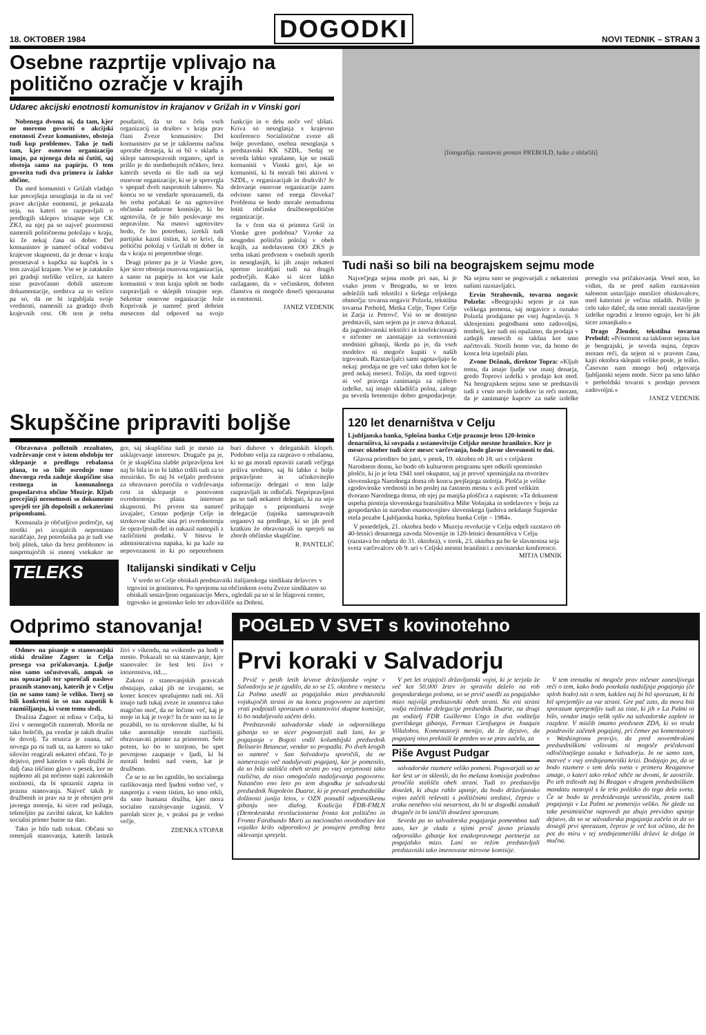18. OKTOBER 1984 DOGODKI NOVI TEDNIK – STRAN 3
Osebne razprtije vplivajo na politično ozračje v krajih
Udarec akcijski enotnosti komunistov in krajanov v Grižah in v Vinski gori
Nobenega dvoma ni, da tam, kjer ne moremo govoriti o akcijski enotnosti Zveze komunistov, obstoja tudi kup problemov. Tako je tudi tam, kjer osnovno organizacijo imajo, pa njenega dela ni čutiti, saj obstoja samo na papirju. O tem govorita tudi dva primera iz žalske občine.
Da med komunisti v Grižah vladajo kar precejšnja nesoglasja in da ni več prave akcijske enotnosti, je pokazala seja, na kateri so razpravljali o predlogih sklepov trinajste seje CK ZKJ, na njej pa so največ pozornosti namenili političnemu položaju v kraju, ki že nekaj časa ni dober. Del komunistov je namreč očital vodstvu krajevne skupnosti, da je denar v kraju premetaval s kupčka na kupček in s tem zavajal krajane. Vse se je zataknilo pri gradnji mrliške vežice, za katero niso pravočasno dobili ustrezne dokumentacije, sredstva za to vežico pa so, da ne bi izgubljala svoje vrednosti, namenili za gradnjo dveh krajevnih cest. Ob tem je treba poudariti, da so na čelu vseh organizacij in društev v kraju prav člani Zveze komunistov. Del komunistov pa se je takšnemu načinu uporabe denarja, ki ni bil v skladu s sklepi samoupravnih organov, uprl in prišlo je do medsebojnih očitkov, brez katerih seveda ni šlo tudi na seji osnovne organizacije, ki se je sprevrgla v spopad dveh nasprotnih taborov. Na koncu so se vendarle sporazumeli, da bo treba počakati še na ugotovitve občinske nadzorne komisije, ki bo ugotovila, če je bilo poslovanje res nepravilno. Na osnovi ugotovitev bodo, če bo potrebno, izrekli tudi partijske kazni tistim, ki so krivi, da politični položaj v Grižah ni dober in da v kraju ni prepotrebne sloge.
Drugi primer pa je iz Vinske gore, kjer sicer obstoja osnovna organizacija, a samo na papirju in kot vse kaže komunisti v tem kraju sploh ne bodo razpravljali o sklepih trinajste seje. Sekretar osnovne organizacije Jože Koprivnik je namreč pred dobrim mesecem dal odpoved na svojo funkcijo in o delu noče več slišati. Kriva so nesoglasja s krajevno konferenco Socialistične zveze ali bolje povedano, osebna nesoglasja s predstavniki KK SZDL. Sedaj se seveda lahko vprašamo, kje so ostali komunisti v Vinski gori, kje so komunisti, ki bi morali biti aktivni v SZDL, v organizacijah in društvih? Je delovanje osnovne organizacije zares odvisno samo od enega človeka? Problema se bodo morale nemudoma lotiti občinske družbenopolitične organizacije.
In v čem sta si primera Griž in Vinske gore podobna? Vzroke za neugodni politični položaj v obeh krajih, za nedelavnost OO ZKS je treba iskati predvsem v osebnih sporih in nesoglasjih, ki jih znajo nekateri spretno izrabljati tudi na drugih področjih. Kako si sicer lahko razlagamo, da v večinskem, dobrem članstvu ni mogoče doseči sporazuma in enotnosti.
JANEZ VEDENIK
[fotografija: razstavni prostor PREBOLD, lutke z oblačili]
Tudi naši so bili na beograjskem sejmu mode
Največjega sejma mode pri nas, ki je vsako jesen v Beogradu, so se letos udeležili tudi tekstilci s širšega celjskega območja: tovarna nogavic Polzela, tekstilna tovarna Prebold, Metka Celje, Toper Celje in Zarja iz Petrovč. Vsi so se dostojno predstavili, sam sejem pa je znova dokazal, da jugoslovanski tekstilci in konfekcionarji v ničemer ne zaostajajo za svetovnimi modnimi gibanji, škoda pa je, da vseh modelov ni mogoče kupiti v naših trgovinah. Razstavljalci sami ugotavljajo še nekaj: prodaja ne gre več tako dobro kot še pred nekaj meseci. Tožijo, da med trgovci ni več pravega zanimanja za njihove izdelke, saj imajo skladišča polna, zaloge pa seveda bremenijo dobro gospodarjenje. Na sejmu smo se pogovarjali z nekaterimi našimi razstavljalci.
Ervin Strahovnik, tovarna nogavic Polzela: »Beograjski sejem je za nas velikega pomena, saj nogavice z oznako Polzela prodajamo po vsej Jugoslaviji. S sklenjenimi pogodbami smo zadovoljni, tembolj, ker tudi mi opažamo, da prodaja v zadnjih mesecih ni takšna kot smo načrtovali. Storili bomo vse, da bomo do konca leta izpolnili plan.
Zvone Dežnak, direktor Topra: »Kljub temu, da imajo ljudje vse manj denarja, gredo Toprovi izdelki v prodajo kot med. Na beograjskem sejmu smo se predstavili tudi z vrsto novih izdelkov in reči moram, da je zanimanje kupcev za naše izdelke preseglo vsa pričakovanja. Vesel sem, ko vidim, da se pred našim razstavnim salonom ustavljajo množice obiskovalcev, med katerimi je večina mladih. Prišlo je celo tako daleč, da smo morali razstavljene izdelke ograditi z leseno ograjo, ker bi jih sicer zmanjkalo.«
Drago Žlender, tekstilna tovarna Prebold: »Prisotnost na takšnem sejmu kot je beograjski, je seveda nujna, čeprav moram reči, da sejem ni v pravem času, kajti oktobra sklepati velike posle, je težko. Časovno nam mnogo bolj odgovarja ljubljanski sejem mode. Sicer pa smo lahko v preboldski tovarni s prodajo povsem zadovoljni.«
JANEZ VEDENIK
Skupščine pripraviti boljše
Obravnava polletnih rezultatov, vzdrževanje cest v istem obdobju ter sklepanje o predlogu rebalansa plana, to so bile osrednje teme dnevnega reda zadnje skupščine sisa cestnega in komunalnega gospodarstva občine Mozirje. Kljub precejšnji neenotnosti so dokumente sprejeli ter jih dopolnili z nekaterimi pripombami.
Komunala je občutljivo področje, saj stroški pri izvajalcih neprestano naraščajo, žep potrošnika pa je tudi vse bolj plitek, tako da brez problemov in nasprotujočih si mnenj vsekakor ne gre, saj skupščina tudi je mesto za usklajevanje interesov. Drugače pa je, če je skupščina slabše pripravljena kot naj bi bila in to bi lahko trdili tudi za to mozirsko. To naj bi veljalo predvsem za obravnavo poročila o vzdrževanju cest in sklepanje o ponovnem ovrednotenju plana interesne skupnosti. Pri prvem sta namreč izvajalec, Cestno podjetje Celje in strokovne službe sisa pri ovrednotenju že opravljenih del in nakazil nastopili z različnimi podatki. V bistvu le administrativna napaka, ki pa kaže na nepovezanost in ki po nepotrebnem buri duhove v delegatskih klopeh. Podobno velja za razpravo o rebalansu, ki so ga morali opraviti zaradi večjega priliva sredstev, saj bi lahko z bolje pripravljeno in učinkovitejšo informacijo delegati o tem lažje razpravljali in odločali. Nepripravljeni pa so tudi nekateri delegati, ki na sejo prihajajo s pripombami svoje delegacije (tajnika samoupravnih organov) na predloge, ki so jih pred kratkim že obravnavali in sprejeli na zborih občinske skupščine.
R. PANTELIĆ
TELEKS
Italijanski sindikati v Celju
V sredo so Celje obiskali predstavniki italijanskega sindikata delavcev v trgovini in gostinstvu. Po sprejemu na občinskem svetu Zveze sindikatov so obiskali sestavljeno organizacijo Merx, ogledali pa so si še blagovni center, trgovsko in gostinsko šolo ter zdravilišče na Dobrni.
120 let denarništva v Celju
Ljubljanska banka, Splošna banka Celje praznuje letos 120-letnico denarništva, ki sovpada z ustanovitvijo Celjske mestne hranilnice. Ker je mesec oktober tudi sicer mesec varčevanja, bodo glavne slovesnosti te dni.
Glavna prireditev bo jutri, v petek, 19. oktobra ob 18. uri v celjskem Narodnem domu, ko bodo ob kulturnem programu spet odkrili spominsko ploščo, ki jo je leta 1941 snel okupator, saj je preveč spominjala na otvoritev slovenskega Narodnega doma ob koncu prejšnjega stoletja. Plošča je velike zgodovinske vrednosti in bo poslej na častnem mestu v avli pred velikim dvorano Narodnega doma, ob njej pa manjša ploščica z napisom: »Ta dokument uspeha pionirja slovenskega hranilništva Mihe Vošnjaka in sodelavcev v boju za gospodarsko in narodno osamosvojitev slovenskega ljudstva nekdanje Štajerske otela pozabe Ljubljanska banka, Splošna banka Celje – 1984«.
V ponedeljek, 21. oktobra bodo v Muzeju revolucije v Celju odprli razstavo ob 40-letnici denarnega zavoda Slovenije in 120-letnici denarništva v Celju (razstava bo odprta do 31. oktobra), v torek, 23. oktobra pa bo še slavnostna seja sveta varčevalcev ob 9. uri v Celjski mestni hranilnici z novinarsko konferenco.
MITJA UMNIK
Odprimo stanovanja!
Odmev na pisanje o stanovanjski stiski družine Zagorc iz Celja presega vsa pričakovanja. Ljudje niso samo sočustvovali, ampak so nas opozarjali ter sporočali naslove praznih stanovanj, katerih je v Celju (in ne samo tam) še veliko. Torej so bili konkretni in so nas napotili k razmišljanju, ki vsem temu sledi.
Družina Zagorc ni edina v Celju, ki živi v nemogočih razmerah. Morda ne tako bolečih, pa vendar je takih družin še dovolj. Ta resnica je znana, nič novega pa ni tudi ta, na katero so tako silovito reagirali nekateri občani. To je dejstvo, pred katerim v naši družbi že dalj časa tiščimo glavo v pesek, ker ne najdemo ali pa nočemo najti zakonskih možnosti, da bi sprazniii zaprta in prazna stanovanja. Največ takih je družbenih in prav na te je obrnjen prst javnega mnenja, ki sicer rad požuga, tešmeljito pa zavihti takrat, ko kakšen socialni primer butne na dan.
Tako je bilo tudi tokrat. Občani so omenjali stanovanja, katerih lastnik živi v vikendu, na »vikend« pa hodi v mesto. Pokazali so na stanovanje, kjer stanovalec že šest leti živi v inozemstvu, itd....
Zakoni o stanovanjskih pravicah obstajajo, zakaj jih ne izvajamo, se konec koncev sprašujemo tudi mi. Ali imajo tudi tukaj zveze in znanstva tako magično moč, da ne ločimo več, kaj je moje in kaj je tvoje? In če smo na to že pozabili, so tu strokovne službe, ki bi take anomalije morale razčistiti, obravnavati primer za primerom. Šele potem, ko bo to storjeno, bo spet povrnjeno zaupanje v ljudi, ki bi morali bedeti nad vsem, kar je družbeno.
Če se to ne bo zgodilo, bo socialnega razlikovanja med ljudmi vedno več, v nasprotju z vsem tistim, ko smo rekli, da smo humana družba, kjer mora socialno razslojevanje izginiti. V parolah sicer je, v praksi pa je vedno večje.
ZDENKA STOPAR
POGLED V SVET s kovinotehno
Prvi koraki v Salvadorju
Prvič v petih letih krvave državljanske vojne v Salvadorju se je zgodilo, da so se 15. oktobra v mestecu La Palma usedli za pogajalsko mizo predstavniki vojskujočih strani in na koncu pogovorov za zaprtimi vrati podpisali sporazum o ustanovitvi skupne komisije, ki bo nadaljevala začeto delo.
Predstavniki salvadorske vlade in odporniškega gibanja so se sicer pogovarjali tudi lani, ko je pogajanja v Bogoti vodil kolumbijski predsednik Belisario Betancur, vendar so propadla. Po dveh krogih so namreč v San Salvadorju sporočili, da ne nameravajo več nadaljevati pogajanj, kar je pomenilo, da so bila stališča obeh strani po vsej verjetnosti tako različna, da niso omogočala nadaljevanja pogovorov. Natančno eno leto po tem dogodku je salvadorski predsednik Napoleón Duarte, ki je prevzel predsedniške dolžnosti junija letos, v OZN ponudil odporniškemu gibanju nov dialog. Koalicija FDR-FMLN (Demokratska revolucionarna fronta kot politično in Fronta Farabundo Martí za nacionalno osvoboditev kot vojaško krilo odpornikov) je ponujeni predlog brez oklevanja sprejela.
V pet let trajajoči državljanski vojni, ki je terjala že več kot 50.000 žrtev in spravila deželo na rob gospodarskega poloma, so se prvič usedli za pogajalsko mizo najvišji predstavniki obeh strani. Na eni strani vodja režimske delegacije predsednik Duarte, na drugi pa voditelj FDR Guillermo Ungo in dva voditelja gverilskega gibanja, Ferman Cienfuegos in Joaquín Villalobos. Komentatorji menijo, da že dejstvo, da pogajanj niso prekinili še preden so se prav začela, za
Piše Avgust Pudgar
salvadorske razmere veliko pomeni. Pogovarjali so se kar šest ur in sklenili, da bo mešana komisija podrobno proučila stališča obeh strani. Tudi to predstavlja dosežek, ki zbuja rahlo upanje, da bodo državljansko vojno začeli reševati s političnimi sredstvi, čeprav v zraku nenehno visi nevarnost, da bi se dogodki zasukali drugače in bi izničili doseženi sporazum.
Seveda pa so salvadorska pogajanja pomembna tudi zato, ker je vlada z njimi prvič javno priznala odporniško gibanje kot enakopravnega partnerja za pogajalsko mizo. Lani so režim predstavljali predstavniki tako imenovane mirovne komisije.
V tem trenutku ni mogoče prav ničesar zanesljivega reči o tem, kako bodo potekala nadaljnja pogajanja (če sploh bodo) niti o tem, kakšen naj bi bil sporazum, ki bi bil sprejemljiv za vse strani. Gre pač zato, da mora biti sporazum sprejemljiv tudi za tiste, ki jih v La Palmi ni bilo, vendar imajo velik vpliv na salvadorske zaplete in razplete. V mislih imamo predvsem ZDA, ki so resda pozdravile začetek pogajanj, pri čemer pa komentatorji v Washingtonu pravijo, da pred novembrskimi predsedniškimi volitvami ni mogoče pričakovati odločilnejšega zasuka v Salvadorju. In ne samo tam, marveč v vsej srednjeameriški krizi. Dodajajo pa, da se bodo razmere v tem delu sveta v primeru Reaganove zmage, o kateri tako rekoč nihče ne dvomi, še zaostrile. Po teh trditvah naj bi Reagan v drugem predsedniškem mandatu nastopil s še tršo politiko do tega dela sveta. Če se bodo ta predvidevanja uresničila, potem tudi pogajanja v La Palmi ne pomenijo veliko. Ne glede na take pesimistične napovedi pa zbuja previdno upanje dejstvo, da so se salvadorska pogajanja začela in da so dosegli prvi sporazum, čeprav je več kot očitno, da bo pot do miru v tej srednjeameriški državi še dolga in mučna.